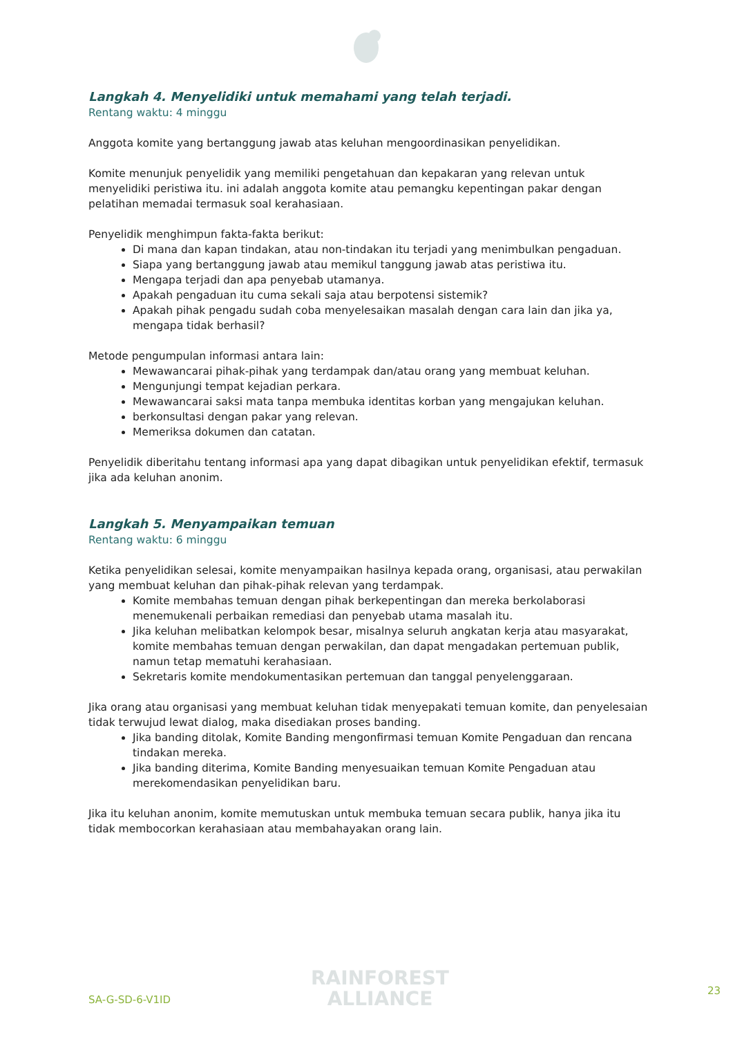Langkah 4. Menyelidiki untuk memahami yang telah terjadi.
Rentang waktu: 4 minggu
Anggota komite yang bertanggung jawab atas keluhan mengoordinasikan penyelidikan.
Komite menunjuk penyelidik yang memiliki pengetahuan dan kepakaran yang relevan untuk menyelidiki peristiwa itu. ini adalah anggota komite atau pemangku kepentingan pakar dengan pelatihan memadai termasuk soal kerahasiaan.
Penyelidik menghimpun fakta-fakta berikut:
Di mana dan kapan tindakan, atau non-tindakan itu terjadi yang menimbulkan pengaduan.
Siapa yang bertanggung jawab atau memikul tanggung jawab atas peristiwa itu.
Mengapa terjadi dan apa penyebab utamanya.
Apakah pengaduan itu cuma sekali saja atau berpotensi sistemik?
Apakah pihak pengadu sudah coba menyelesaikan masalah dengan cara lain dan jika ya, mengapa tidak berhasil?
Metode pengumpulan informasi antara lain:
Mewawancarai pihak-pihak yang terdampak dan/atau orang yang membuat keluhan.
Mengunjungi tempat kejadian perkara.
Mewawancarai saksi mata tanpa membuka identitas korban yang mengajukan keluhan.
berkonsultasi dengan pakar yang relevan.
Memeriksa dokumen dan catatan.
Penyelidik diberitahu tentang informasi apa yang dapat dibagikan untuk penyelidikan efektif, termasuk jika ada keluhan anonim.
Langkah 5. Menyampaikan temuan
Rentang waktu: 6 minggu
Ketika penyelidikan selesai, komite menyampaikan hasilnya kepada orang, organisasi, atau perwakilan yang membuat keluhan dan pihak-pihak relevan yang terdampak.
Komite membahas temuan dengan pihak berkepentingan dan mereka berkolaborasi menemukenali perbaikan remediasi dan penyebab utama masalah itu.
Jika keluhan melibatkan kelompok besar, misalnya seluruh angkatan kerja atau masyarakat, komite membahas temuan dengan perwakilan, dan dapat mengadakan pertemuan publik, namun tetap mematuhi kerahasiaan.
Sekretaris komite mendokumentasikan pertemuan dan tanggal penyelenggaraan.
Jika orang atau organisasi yang membuat keluhan tidak menyepakati temuan komite, dan penyelesaian tidak terwujud lewat dialog, maka disediakan proses banding.
Jika banding ditolak, Komite Banding mengonfirmasi temuan Komite Pengaduan dan rencana tindakan mereka.
Jika banding diterima, Komite Banding menyesuaikan temuan Komite Pengaduan atau merekomendasikan penyelidikan baru.
Jika itu keluhan anonim, komite memutuskan untuk membuka temuan secara publik, hanya jika itu tidak membocorkan kerahasiaan atau membahayakan orang lain.
RAINFOREST
ALLIANCE
SA-G-SD-6-V1ID
23